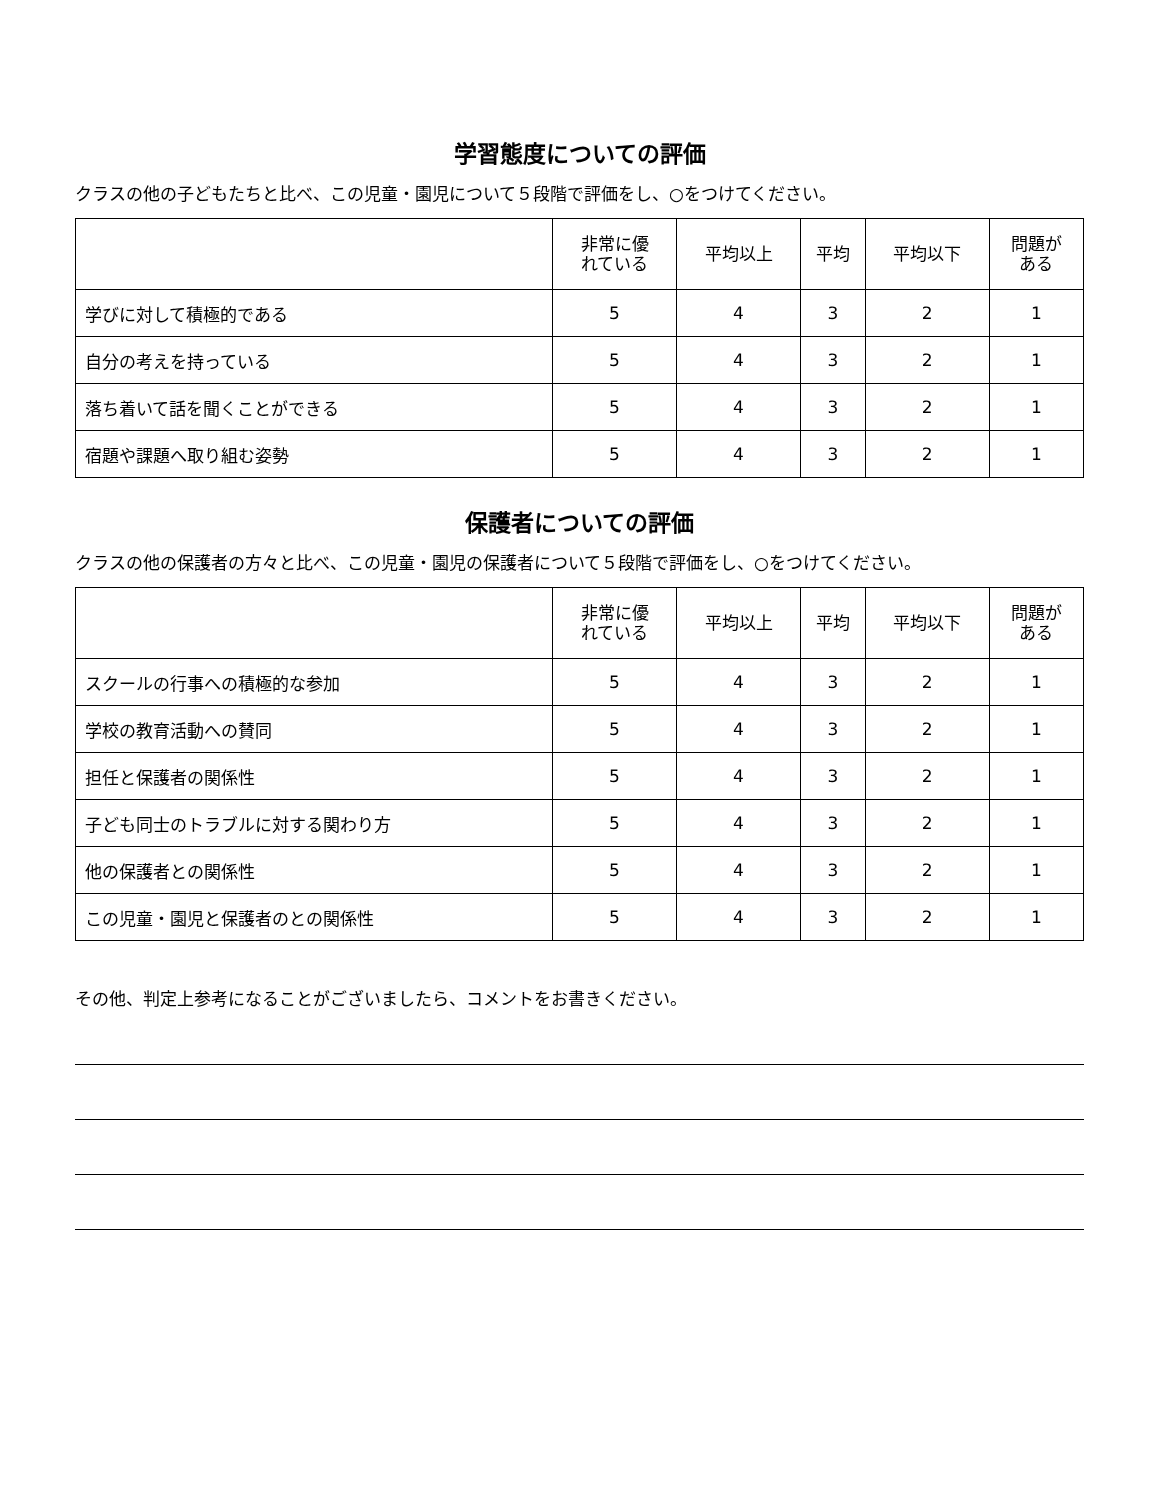学習態度についての評価
クラスの他の子どもたちと比べ、この児童・園児について５段階で評価をし、○をつけてください。
| | 非常に優 れている | 平均以上 | 平均 | 平均以下 | 問題が ある |
| --- | --- | --- | --- | --- | --- |
| 学びに対して積極的である | 5 | 4 | 3 | 2 | 1 |
| 自分の考えを持っている | 5 | 4 | 3 | 2 | 1 |
| 落ち着いて話を聞くことができる | 5 | 4 | 3 | 2 | 1 |
| 宿題や課題へ取り組む姿勢 | 5 | 4 | 3 | 2 | 1 |
保護者についての評価
クラスの他の保護者の方々と比べ、この児童・園児の保護者について５段階で評価をし、○をつけてください。
| | 非常に優 れている | 平均以上 | 平均 | 平均以下 | 問題が ある |
| --- | --- | --- | --- | --- | --- |
| スクールの行事への積極的な参加 | 5 | 4 | 3 | 2 | 1 |
| 学校の教育活動への賛同 | 5 | 4 | 3 | 2 | 1 |
| 担任と保護者の関係性 | 5 | 4 | 3 | 2 | 1 |
| 子ども同士のトラブルに対する関わり方 | 5 | 4 | 3 | 2 | 1 |
| 他の保護者との関係性 | 5 | 4 | 3 | 2 | 1 |
| この児童・園児と保護者のとの関係性 | 5 | 4 | 3 | 2 | 1 |
その他、判定上参考になることがございましたら、コメントをお書きください。